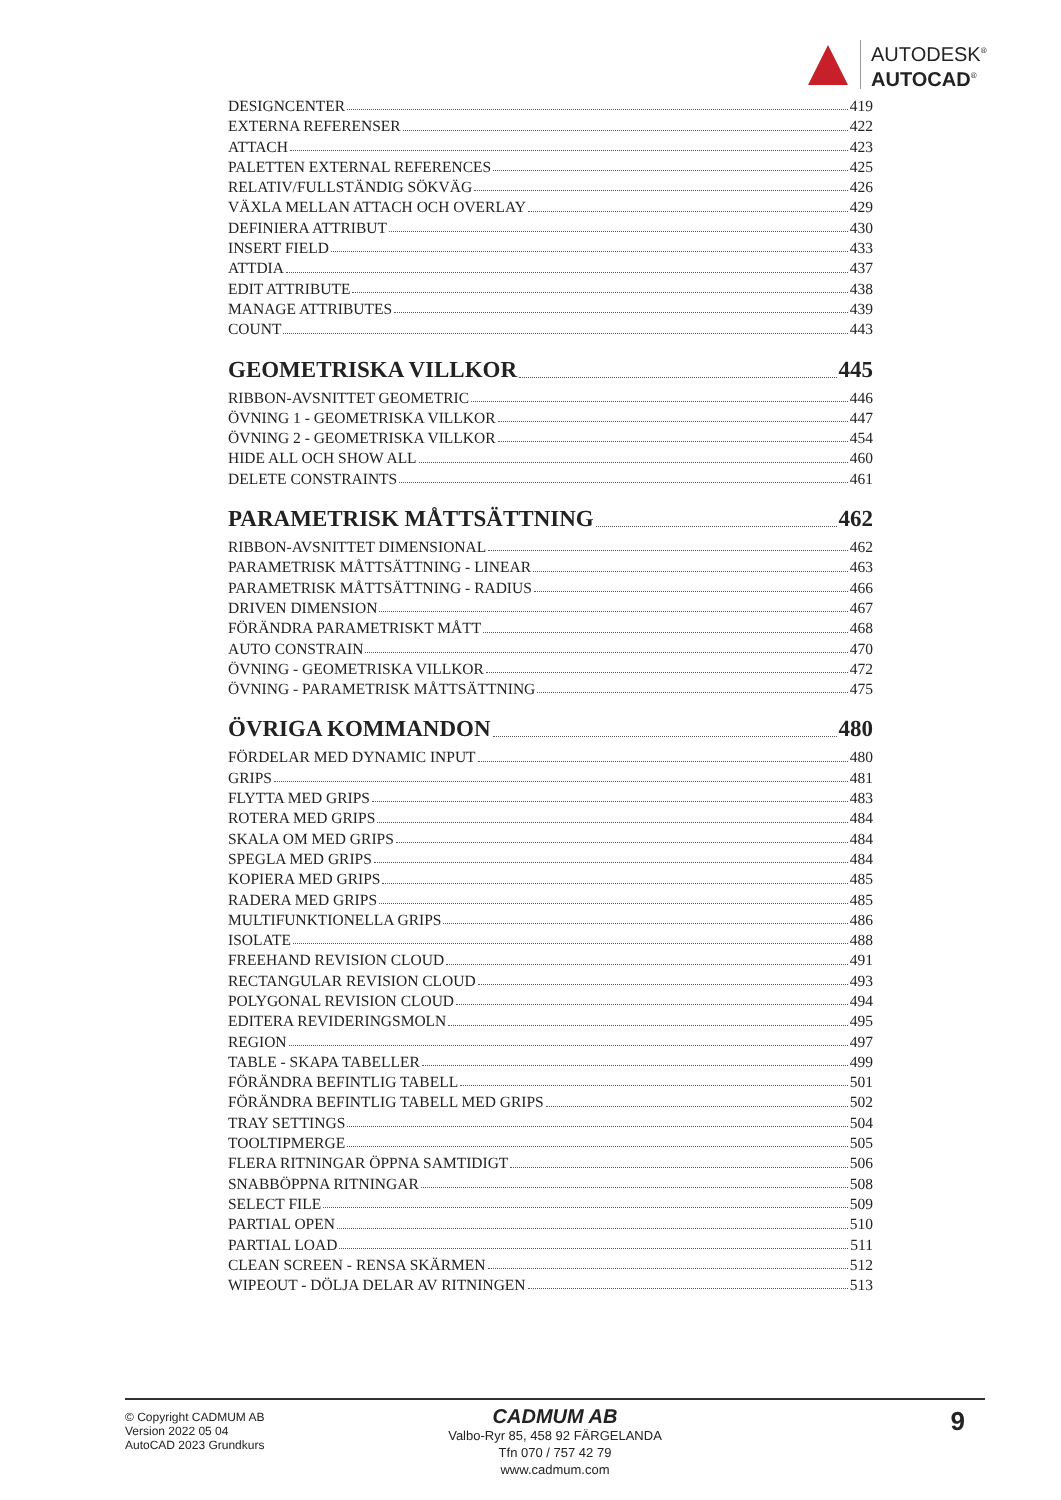AUTODESK<sup>®</sup>
AUTOCAD<sup>®</sup>
DESIGNCENTER 419
EXTERNA REFERENSER 422
ATTACH 423
PALETTEN EXTERNAL REFERENCES 425
RELATIV/FULLSTÄNDIG SÖKVÄG 426
VÄXLA MELLAN ATTACH OCH OVERLAY 429
DEFINIERA ATTRIBUT 430
INSERT FIELD 433
ATTDIA 437
EDIT ATTRIBUTE 438
MANAGE ATTRIBUTES 439
COUNT 443
GEOMETRISKA VILLKOR 445
RIBBON-AVSNITTET GEOMETRIC 446
ÖVNING 1 - GEOMETRISKA VILLKOR 447
ÖVNING 2 - GEOMETRISKA VILLKOR 454
HIDE ALL OCH SHOW ALL 460
DELETE CONSTRAINTS 461
PARAMETRISK MÅTTSÄTTNING 462
RIBBON-AVSNITTET DIMENSIONAL 462
PARAMETRISK MÅTTSÄTTNING - LINEAR 463
PARAMETRISK MÅTTSÄTTNING - RADIUS 466
DRIVEN DIMENSION 467
FÖRÄNDRA PARAMETRISKT MÅTT 468
AUTO CONSTRAIN 470
ÖVNING - GEOMETRISKA VILLKOR 472
ÖVNING - PARAMETRISK MÅTTSÄTTNING 475
ÖVRIGA KOMMANDON 480
FÖRDELAR MED DYNAMIC INPUT 480
GRIPS 481
FLYTTA MED GRIPS 483
ROTERA MED GRIPS 484
SKALA OM MED GRIPS 484
SPEGLA MED GRIPS 484
KOPIERA MED GRIPS 485
RADERA MED GRIPS 485
MULTIFUNKTIONELLA GRIPS 486
ISOLATE 488
FREEHAND REVISION CLOUD 491
RECTANGULAR REVISION CLOUD 493
POLYGONAL REVISION CLOUD 494
EDITERA REVIDERINGSMOLN 495
REGION 497
TABLE - SKAPA TABELLER 499
FÖRÄNDRA BEFINTLIG TABELL 501
FÖRÄNDRA BEFINTLIG TABELL MED GRIPS 502
TRAY SETTINGS 504
TOOLTIPMERGE 505
FLERA RITNINGAR ÖPPNA SAMTIDIGT 506
SNABBÖPPNA RITNINGAR 508
SELECT FILE 509
PARTIAL OPEN 510
PARTIAL LOAD 511
CLEAN SCREEN - RENSA SKÄRMEN 512
WIPEOUT - DÖLJA DELAR AV RITNINGEN 513
© Copyright CADMUM AB
Version 2022 05 04
AutoCAD 2023 Grundkurs
CADMUM AB
Valbo-Ryr 85, 458 92 FÄRGELANDA
Tfn 070 / 757 42 79
www.cadmum.com
9